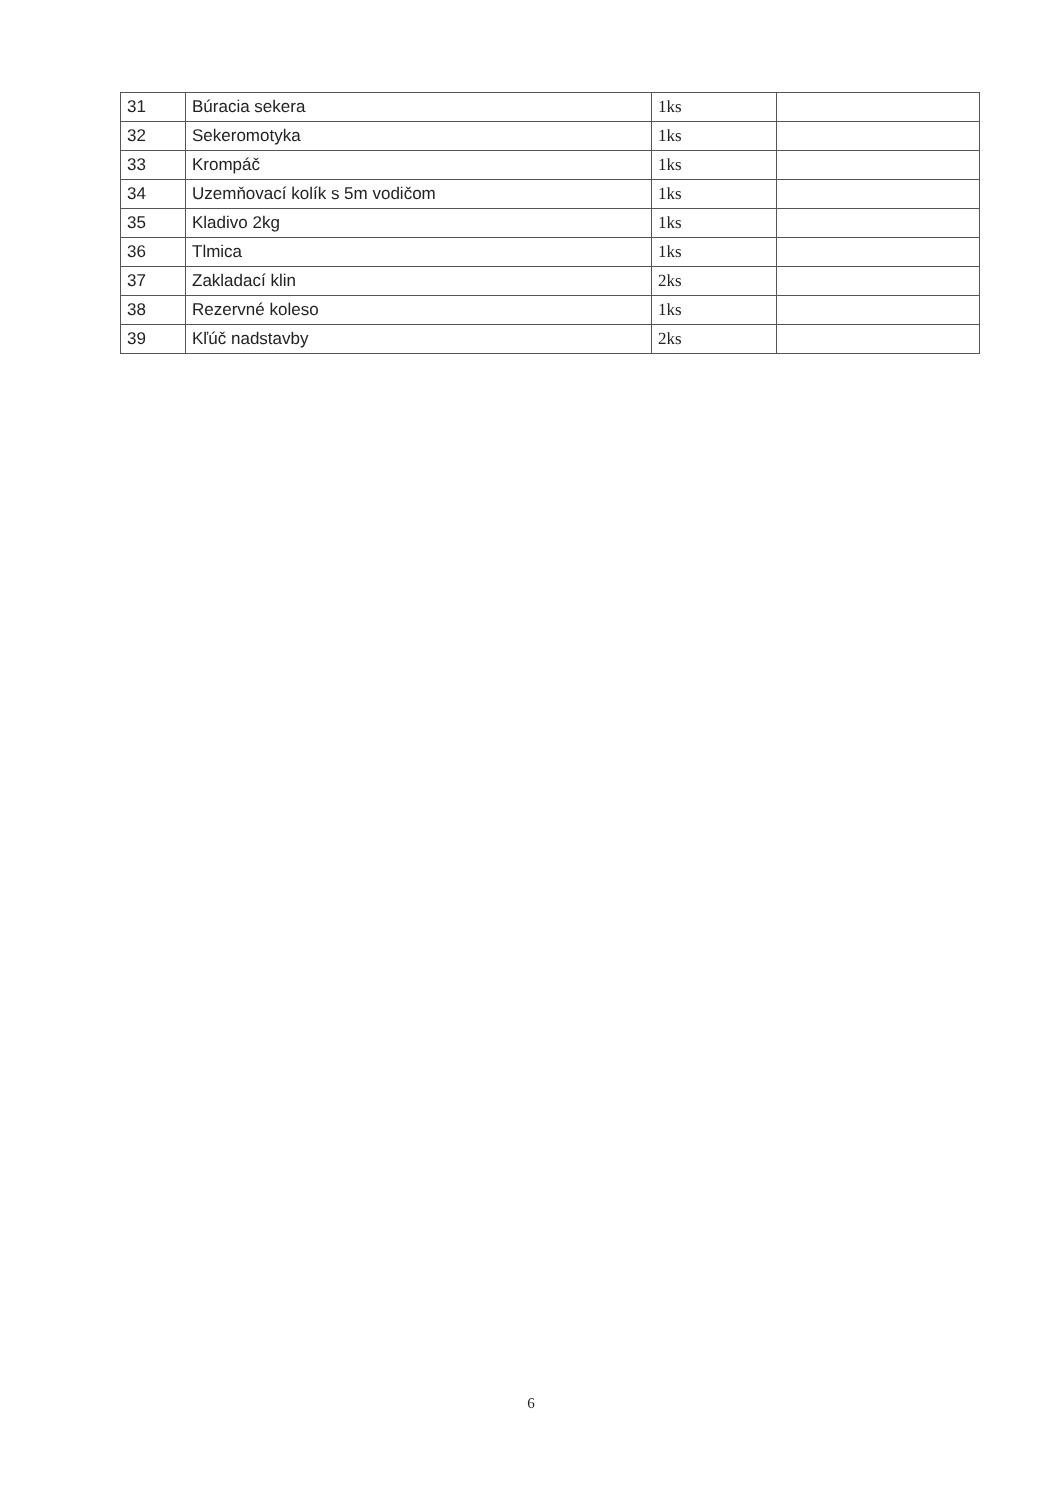| 31 | Búracia sekera | 1ks | |
| 32 | Sekeromotyka | 1ks | |
| 33 | Krompáč | 1ks | |
| 34 | Uzemňovací kolík s 5m vodičom | 1ks | |
| 35 | Kladivo 2kg | 1ks | |
| 36 | Tlmica | 1ks | |
| 37 | Zakladací klin | 2ks | |
| 38 | Rezervné koleso | 1ks | |
| 39 | Kľúč nadstavby | 2ks | |
6